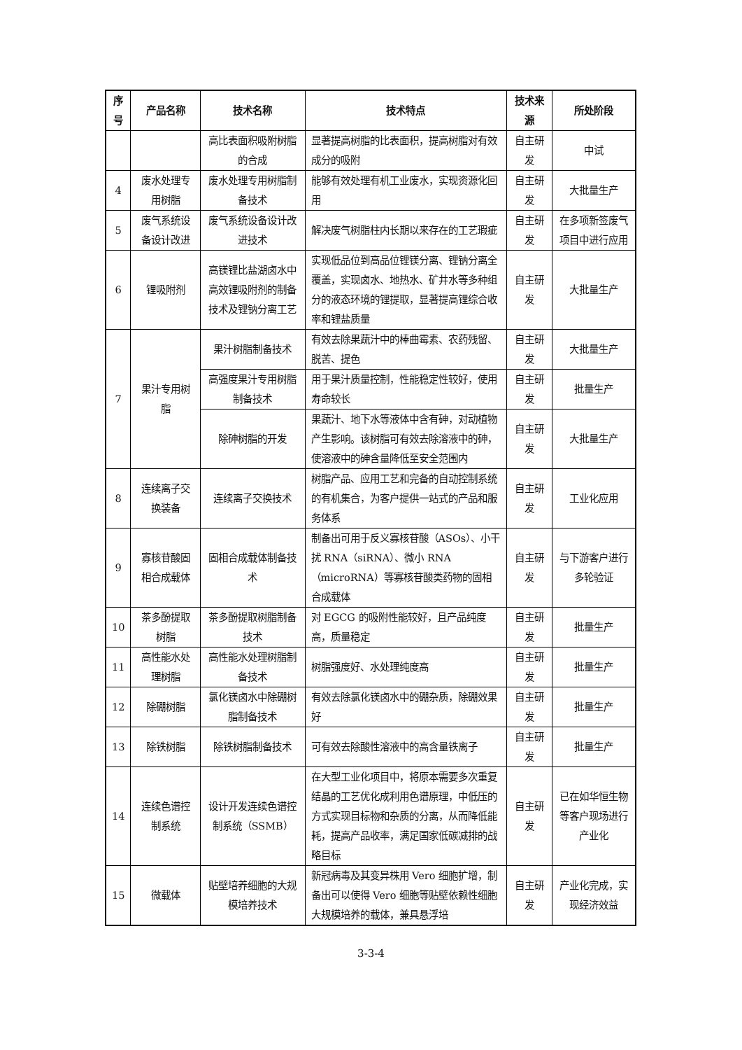| 序号 | 产品名称 | 技术名称 | 技术特点 | 技术来源 | 所处阶段 |
| --- | --- | --- | --- | --- | --- |
| | | 高比表面积吸附树脂的合成 | 显著提高树脂的比表面积，提高树脂对有效成分的吸附 | 自主研发 | 中试 |
| 4 | 废水处理专用树脂 | 废水处理专用树脂制备技术 | 能够有效处理有机工业废水，实现资源化回用 | 自主研发 | 大批量生产 |
| 5 | 废气系统设备设计改进 | 废气系统设备设计改进技术 | 解决废气树脂柱内长期以来存在的工艺瑕疵 | 自主研发 | 在多项新签废气项目中进行应用 |
| 6 | 锂吸附剂 | 高镁锂比盐湖卤水中高效锂吸附剂的制备技术及锂钠分离工艺 | 实现低品位到高品位锂镁分离、锂钠分离全覆盖，实现卤水、地热水、矿井水等多种组分的液态环境的锂提取，显著提高锂综合收率和锂盐质量 | 自主研发 | 大批量生产 |
| 7 | 果汁专用树脂 | 果汁树脂制备技术 | 有效去除果蔬汁中的棒曲霉素、农药残留、脱苦、提色 | 自主研发 | 大批量生产 |
| | | 高强度果汁专用树脂制备技术 | 用于果汁质量控制，性能稳定性较好，使用寿命较长 | 自主研发 | 批量生产 |
| | | 除砷树脂的开发 | 果蔬汁、地下水等液体中含有砷，对动植物产生影响。该树脂可有效去除溶液中的砷，使溶液中的砷含量降低至安全范围内 | 自主研发 | 大批量生产 |
| 8 | 连续离子交换装备 | 连续离子交换技术 | 树脂产品、应用工艺和完备的自动控制系统的有机集合，为客户提供一站式的产品和服务体系 | 自主研发 | 工业化应用 |
| 9 | 寡核苷酸固相合成载体 | 固相合成载体制备技术 | 制备出可用于反义寡核苷酸（ASOs）、小干扰 RNA（siRNA）、微小 RNA（microRNA）等寡核苷酸类药物的固相合成载体 | 自主研发 | 与下游客户进行多轮验证 |
| 10 | 茶多酚提取树脂 | 茶多酚提取树脂制备技术 | 对 EGCG 的吸附性能较好，且产品纯度高，质量稳定 | 自主研发 | 批量生产 |
| 11 | 高性能水处理树脂 | 高性能水处理树脂制备技术 | 树脂强度好、水处理纯度高 | 自主研发 | 批量生产 |
| 12 | 除硼树脂 | 氯化镁卤水中除硼树脂制备技术 | 有效去除氯化镁卤水中的硼杂质，除硼效果好 | 自主研发 | 批量生产 |
| 13 | 除铁树脂 | 除铁树脂制备技术 | 可有效去除酸性溶液中的高含量铁离子 | 自主研发 | 批量生产 |
| 14 | 连续色谱控制系统 | 设计开发连续色谱控制系统（SSMB） | 在大型工业化项目中，将原本需要多次重复结晶的工艺优化成利用色谱原理，中低压的方式实现目标物和杂质的分离，从而降低能耗，提高产品收率，满足国家低碳减排的战略目标 | 自主研发 | 已在如华恒生物等客户现场进行产业化 |
| 15 | 微载体 | 贴壁培养细胞的大规模培养技术 | 新冠病毒及其变异株用 Vero 细胞扩增，制备出可以使得 Vero 细胞等贴壁依赖性细胞大规模培养的载体，兼具悬浮培 | 自主研发 | 产业化完成，实现经济效益 |
3-3-4